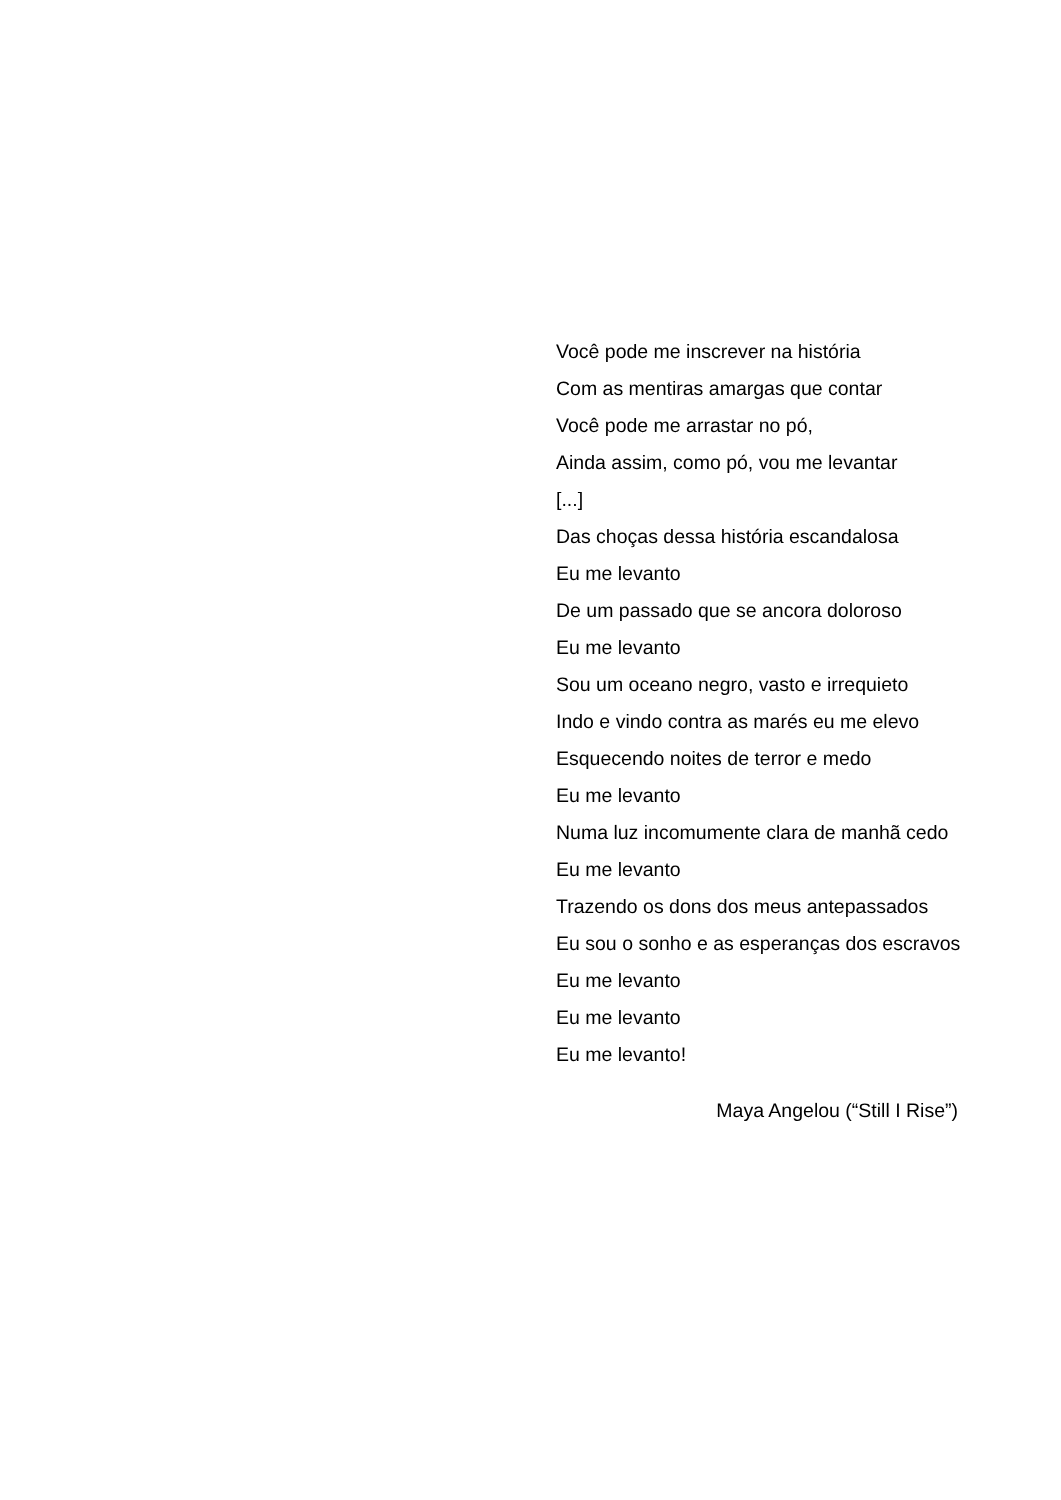Você pode me inscrever na história
Com as mentiras amargas que contar
Você pode me arrastar no pó,
Ainda assim, como pó, vou me levantar
[...]
Das choças dessa história escandalosa
Eu me levanto
De um passado que se ancora doloroso
Eu me levanto
Sou um oceano negro, vasto e irrequieto
Indo e vindo contra as marés eu me elevo
Esquecendo noites de terror e medo
Eu me levanto
Numa luz incomumente clara de manhã cedo
Eu me levanto
Trazendo os dons dos meus antepassados
Eu sou o sonho e as esperanças dos escravos
Eu me levanto
Eu me levanto
Eu me levanto!
Maya Angelou (“Still I Rise”)